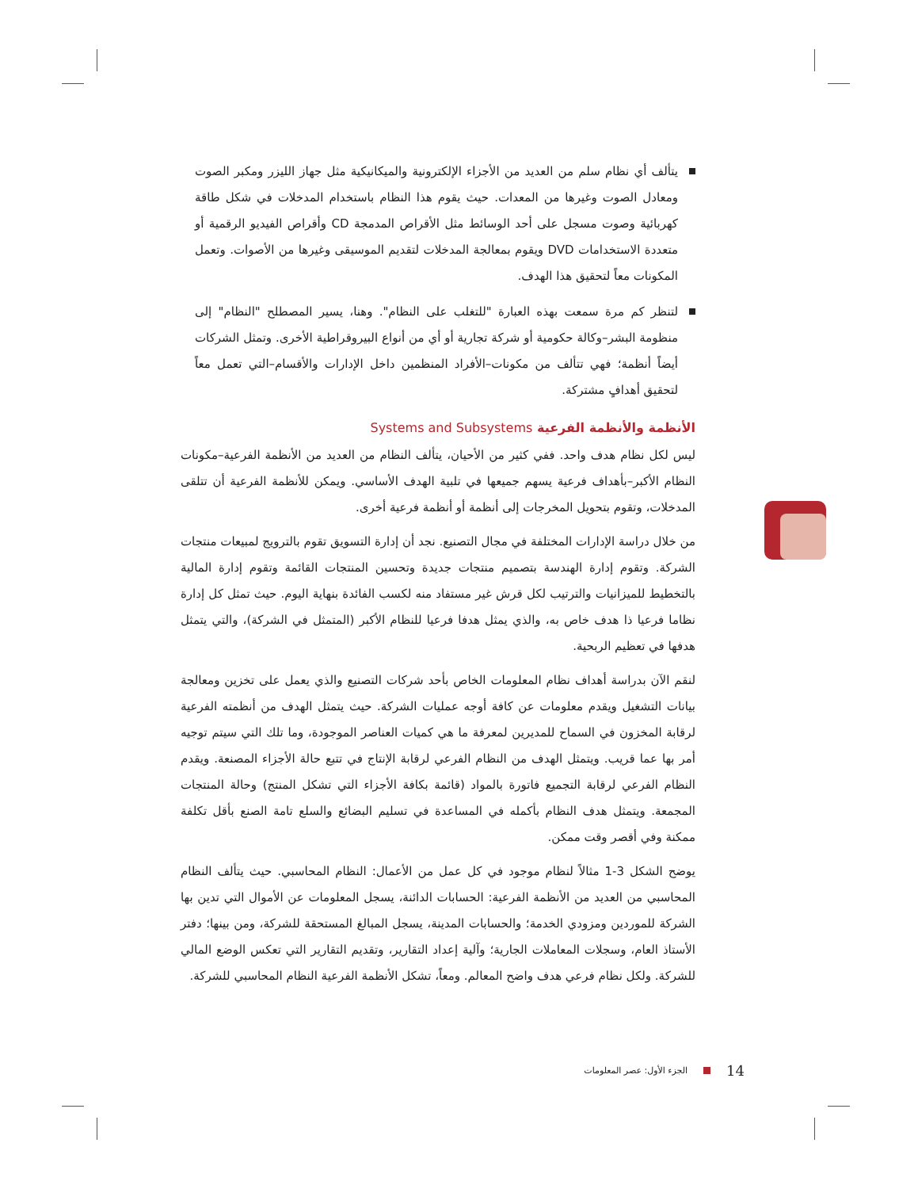يتألف أي نظام سلم من العديد من الأجزاء الإلكترونية والميكانيكية مثل جهاز الليزر ومكبر الصوت ومعادل الصوت وغيرها من المعدات. حيث يقوم هذا النظام باستخدام المدخلات في شكل طاقة كهربائية وصوت مسجل على أحد الوسائط مثل الأقراص المدمجة CD وأقراص الفيديو الرقمية أو متعددة الاستخدامات DVD ويقوم بمعالجة المدخلات لتقديم الموسيقى وغيرها من الأصوات. وتعمل المكونات معاً لتحقيق هذا الهدف.
لتنظر كم مرة سمعت بهذه العبارة "للتغلب على النظام". وهنا، يسير المصطلح "النظام" إلى منظومة البشر–وكالة حكومية أو شركة تجارية أو أي من أنواع البيروقراطية الأخرى. وتمثل الشركات أيضاً أنظمة؛ فهي تتألف من مكونات–الأفراد المنظمين داخل الإدارات والأقسام–التي تعمل معاً لتحقيق أهدافٍ مشتركة.
الأنظمة والأنظمة الفرعية Systems and Subsystems
ليس لكل نظام هدف واحد. ففي كثير من الأحيان، يتألف النظام من العديد من الأنظمة الفرعية–مكونات النظام الأكبر–بأهداف فرعية يسهم جميعها في تلبية الهدف الأساسي. ويمكن للأنظمة الفرعية أن تتلقى المدخلات، وتقوم بتحويل المخرجات إلى أنظمة أو أنظمة فرعية أخرى.
من خلال دراسة الإدارات المختلفة في مجال التصنيع. نجد أن إدارة التسويق تقوم بالترويج لمبيعات منتجات الشركة. وتقوم إدارة الهندسة بتصميم منتجات جديدة وتحسين المنتجات القائمة وتقوم إدارة المالية بالتخطيط للميزانيات والترتيب لكل قرش غير مستفاد منه لكسب الفائدة بنهاية اليوم. حيث تمثل كل إدارة نظاما فرعيا ذا هدف خاص به، والذي يمثل هدفا فرعيا للنظام الأكبر (المتمثل في الشركة)، والتي يتمثل هدفها في تعظيم الربحية.
لنقم الآن بدراسة أهداف نظام المعلومات الخاص بأحد شركات التصنيع والذي يعمل على تخزين ومعالجة بيانات التشغيل ويقدم معلومات عن كافة أوجه عمليات الشركة. حيث يتمثل الهدف من أنظمته الفرعية لرقابة المخزون في السماح للمديرين لمعرفة ما هي كميات العناصر الموجودة، وما تلك التي سيتم توجيه أمر بها عما قريب. ويتمثل الهدف من النظام الفرعي لرقابة الإنتاج في تتبع حالة الأجزاء المصنعة. ويقدم النظام الفرعي لرقابة التجميع فاتورة بالمواد (قائمة بكافة الأجزاء التي تشكل المنتج) وحالة المنتجات المجمعة. ويتمثل هدف النظام بأكمله في المساعدة في تسليم البضائع والسلع تامة الصنع بأقل تكلفة ممكنة وفي أقصر وقت ممكن.
يوضح الشكل 3-1 مثالاً لنظام موجود في كل عمل من الأعمال: النظام المحاسبي. حيث يتألف النظام المحاسبي من العديد من الأنظمة الفرعية: الحسابات الدائنة، يسجل المعلومات عن الأموال التي تدين بها الشركة للموردين ومزودي الخدمة؛ والحسابات المدينة، يسجل المبالغ المستحقة للشركة، ومن بينها؛ دفتر الأستاذ العام، وسجلات المعاملات الجارية؛ وآلية إعداد التقارير، وتقديم التقارير التي تعكس الوضع المالي للشركة. ولكل نظام فرعي هدف واضح المعالم. ومعاً، تشكل الأنظمة الفرعية النظام المحاسبي للشركة.
14 الجزء الأول: عصر المعلومات